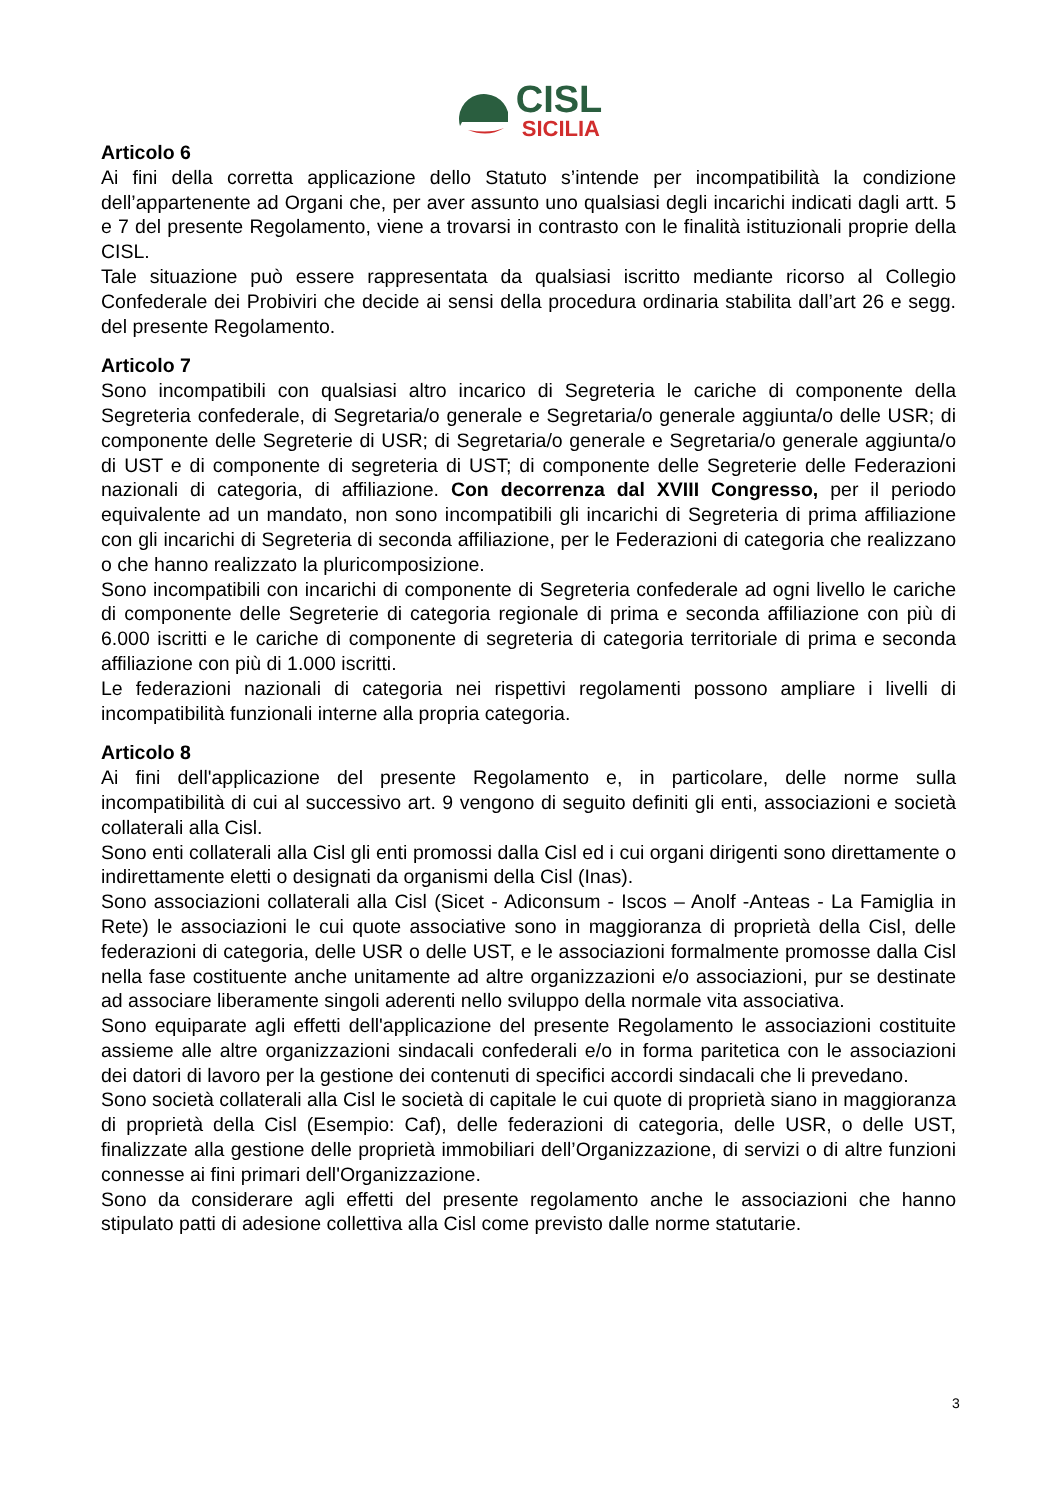CISL
SICILIA
Articolo 6
Ai fini della corretta applicazione dello Statuto s’intende per incompatibilità la condizione dell’appartenente ad Organi che, per aver assunto uno qualsiasi degli incarichi indicati dagli artt. 5 e 7 del presente Regolamento, viene a trovarsi in contrasto con le finalità istituzionali proprie della CISL.
Tale situazione può essere rappresentata da qualsiasi iscritto mediante ricorso al Collegio Confederale dei Probiviri che decide ai sensi della procedura ordinaria stabilita dall’art 26 e segg. del presente Regolamento.
Articolo 7
Sono incompatibili con qualsiasi altro incarico di Segreteria le cariche di componente della Segreteria confederale, di Segretaria/o generale e Segretaria/o generale aggiunta/o delle USR; di componente delle Segreterie di USR; di Segretaria/o generale e Segretaria/o generale aggiunta/o di UST e di componente di segreteria di UST; di componente delle Segreterie delle Federazioni nazionali di categoria, di affiliazione. Con decorrenza dal XVIII Congresso, per il periodo equivalente ad un mandato, non sono incompatibili gli incarichi di Segreteria di prima affiliazione con gli incarichi di Segreteria di seconda affiliazione, per le Federazioni di categoria che realizzano o che hanno realizzato la pluricomposizione.
Sono incompatibili con incarichi di componente di Segreteria confederale ad ogni livello le cariche di componente delle Segreterie di categoria regionale di prima e seconda affiliazione con più di 6.000 iscritti e le cariche di componente di segreteria di categoria territoriale di prima e seconda affiliazione con più di 1.000 iscritti.
Le federazioni nazionali di categoria nei rispettivi regolamenti possono ampliare i livelli di incompatibilità funzionali interne alla propria categoria.
Articolo 8
Ai fini dell'applicazione del presente Regolamento e, in particolare, delle norme sulla incompatibilità di cui al successivo art. 9 vengono di seguito definiti gli enti, associazioni e società collaterali alla Cisl.
Sono enti collaterali alla Cisl gli enti promossi dalla Cisl ed i cui organi dirigenti sono direttamente o indirettamente eletti o designati da organismi della Cisl (Inas).
Sono associazioni collaterali alla Cisl (Sicet - Adiconsum - Iscos – Anolf -Anteas - La Famiglia in Rete) le associazioni le cui quote associative sono in maggioranza di proprietà della Cisl, delle federazioni di categoria, delle USR o delle UST, e le associazioni formalmente promosse dalla Cisl nella fase costituente anche unitamente ad altre organizzazioni e/o associazioni, pur se destinate ad associare liberamente singoli aderenti nello sviluppo della normale vita associativa.
Sono equiparate agli effetti dell'applicazione del presente Regolamento le associazioni costituite assieme alle altre organizzazioni sindacali confederali e/o in forma paritetica con le associazioni dei datori di lavoro per la gestione dei contenuti di specifici accordi sindacali che li prevedano.
Sono società collaterali alla Cisl le società di capitale le cui quote di proprietà siano in maggioranza di proprietà della Cisl (Esempio: Caf), delle federazioni di categoria, delle USR, o delle UST, finalizzate alla gestione delle proprietà immobiliari dell’Organizzazione, di servizi o di altre funzioni connesse ai fini primari dell'Organizzazione.
Sono da considerare agli effetti del presente regolamento anche le associazioni che hanno stipulato patti di adesione collettiva alla Cisl come previsto dalle norme statutarie.
3